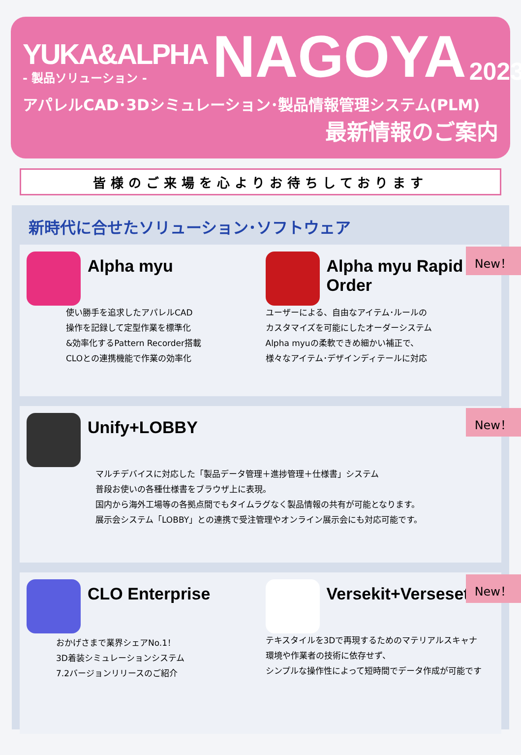YUKA&ALPHA
- 製品ソリューション -
NAGOYA
2023
アパレルCAD･3Dシミュレーション･製品情報管理システム(PLM)
最新情報のご案内
皆様のご来場を心よりお待ちしております
新時代に合せたソリューション･ソフトウェア
Alpha myu
使い勝手を追求したアパレルCAD
操作を記録して定型作業を標準化
&効率化するPattern Recorder搭載
CLOとの連携機能で作業の効率化
Alpha myu Rapid Order
ユーザーによる、自由なアイテム･ルールの
カスタマイズを可能にしたオーダーシステム
Alpha myuの柔軟できめ細かい補正で、
様々なアイテム･デザインディテールに対応
New！
Unify+LOBBY
マルチデバイスに対応した「製品データ管理＋進捗管理＋仕様書」システム
普段お使いの各種仕様書をブラウザ上に表現。
国内から海外工場等の各拠点間でもタイムラグなく製品情報の共有が可能となります。
展示会システム「LOBBY」との連携で受注管理やオンライン展示会にも対応可能です。
New！
CLO Enterprise
おかげさまで業界シェアNo.1！
3D着装シミュレーションシステム
7.2バージョンリリースのご紹介
Versekit+Verseset
テキスタイルを3Dで再現するためのマテリアルスキャナ
環境や作業者の技術に依存せず、
シンプルな操作性によって短時間でデータ作成が可能です
New！